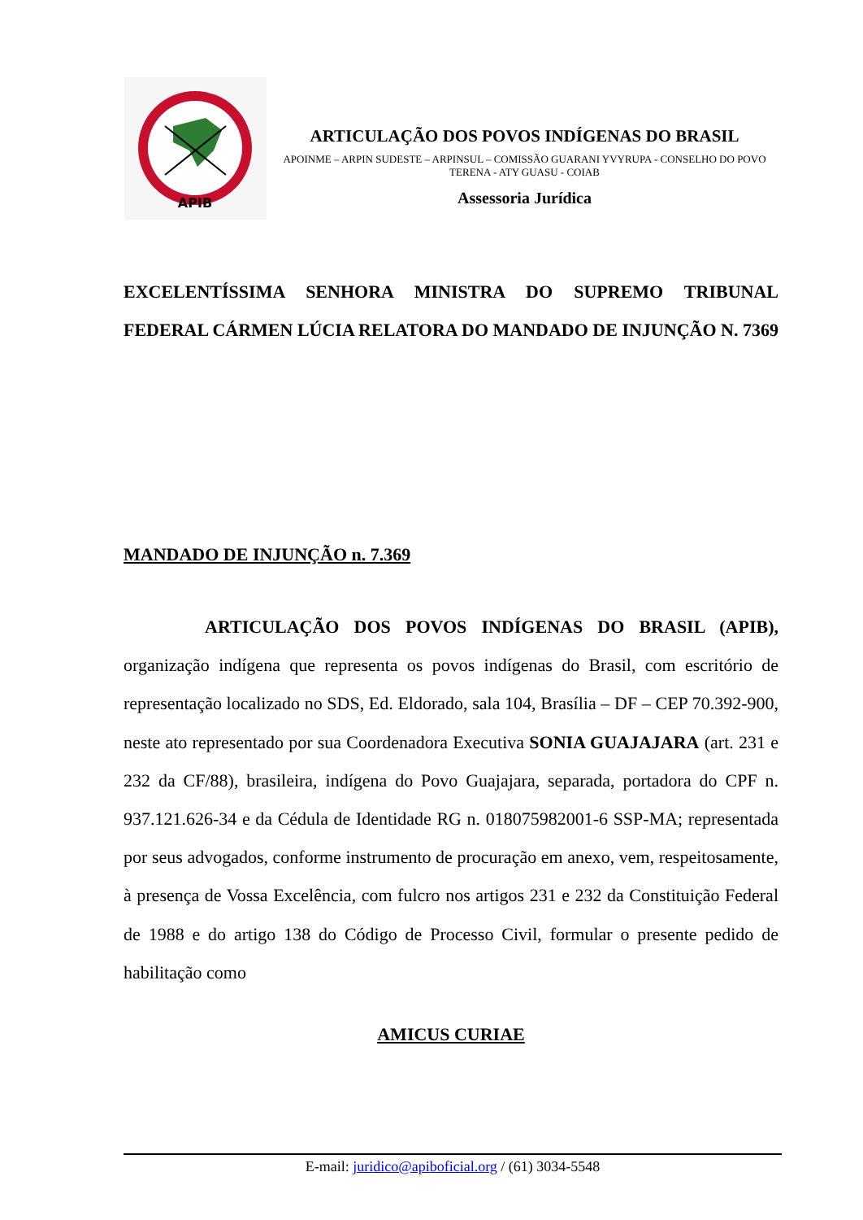APIB
ARTICULAÇÃO DOS POVOS INDÍGENAS DO BRASIL
APOINME – ARPIN SUDESTE – ARPINSUL – COMISSÃO GUARANI YVYRUPA - CONSELHO DO POVO TERENA - ATY GUASU - COIAB
Assessoria Jurídica
EXCELENTÍSSIMA SENHORA MINISTRA DO SUPREMO TRIBUNAL FEDERAL CÁRMEN LÚCIA RELATORA DO MANDADO DE INJUNÇÃO N. 7369
MANDADO DE INJUNÇÃO n. 7.369
ARTICULAÇÃO DOS POVOS INDÍGENAS DO BRASIL (APIB), organização indígena que representa os povos indígenas do Brasil, com escritório de representação localizado no SDS, Ed. Eldorado, sala 104, Brasília – DF – CEP 70.392-900, neste ato representado por sua Coordenadora Executiva SONIA GUAJAJARA (art. 231 e 232 da CF/88), brasileira, indígena do Povo Guajajara, separada, portadora do CPF n. 937.121.626-34 e da Cédula de Identidade RG n. 018075982001-6 SSP-MA; representada por seus advogados, conforme instrumento de procuração em anexo, vem, respeitosamente, à presença de Vossa Excelência, com fulcro nos artigos 231 e 232 da Constituição Federal de 1988 e do artigo 138 do Código de Processo Civil, formular o presente pedido de habilitação como
AMICUS CURIAE
E-mail: juridico@apiboficial.org / (61) 3034-5548